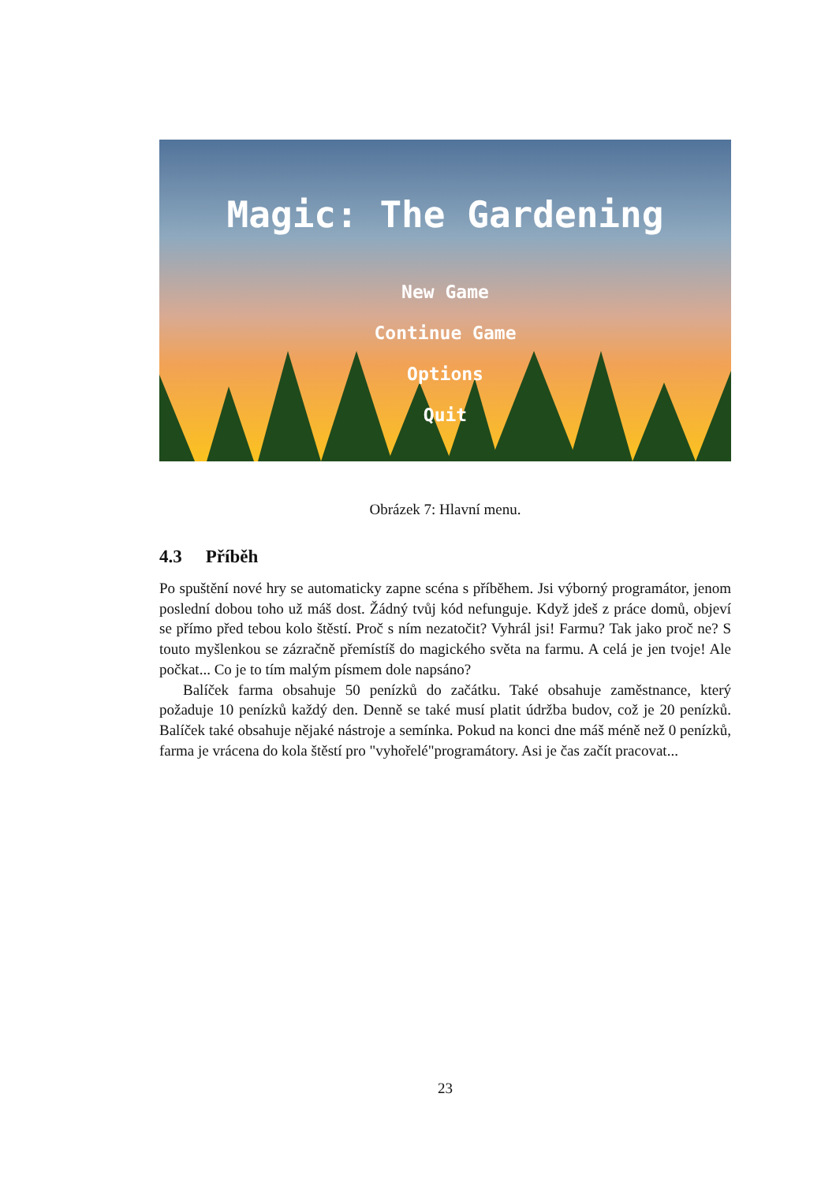Magic: The Gardening
New Game
Continue Game
Options
Quit
Obrázek 7: Hlavní menu.
4.3 Příběh
Po spuštění nové hry se automaticky zapne scéna s příběhem. Jsi výborný programátor, jenom poslední dobou toho už máš dost. Žádný tvůj kód nefunguje. Když jdeš z práce domů, objeví se přímo před tebou kolo štěstí. Proč s ním nezatočit? Vyhrál jsi! Farmu? Tak jako proč ne? S touto myšlenkou se zázračně přemístíš do magického světa na farmu. A celá je jen tvoje! Ale počkat... Co je to tím malým písmem dole napsáno?
Balíček farma obsahuje 50 penízků do začátku. Také obsahuje zaměstnance, který požaduje 10 penízků každý den. Denně se také musí platit údržba budov, což je 20 penízků. Balíček také obsahuje nějaké nástroje a semínka. Pokud na konci dne máš méně než 0 penízků, farma je vrácena do kola štěstí pro "vyhořelé"programátory. Asi je čas začít pracovat...
23